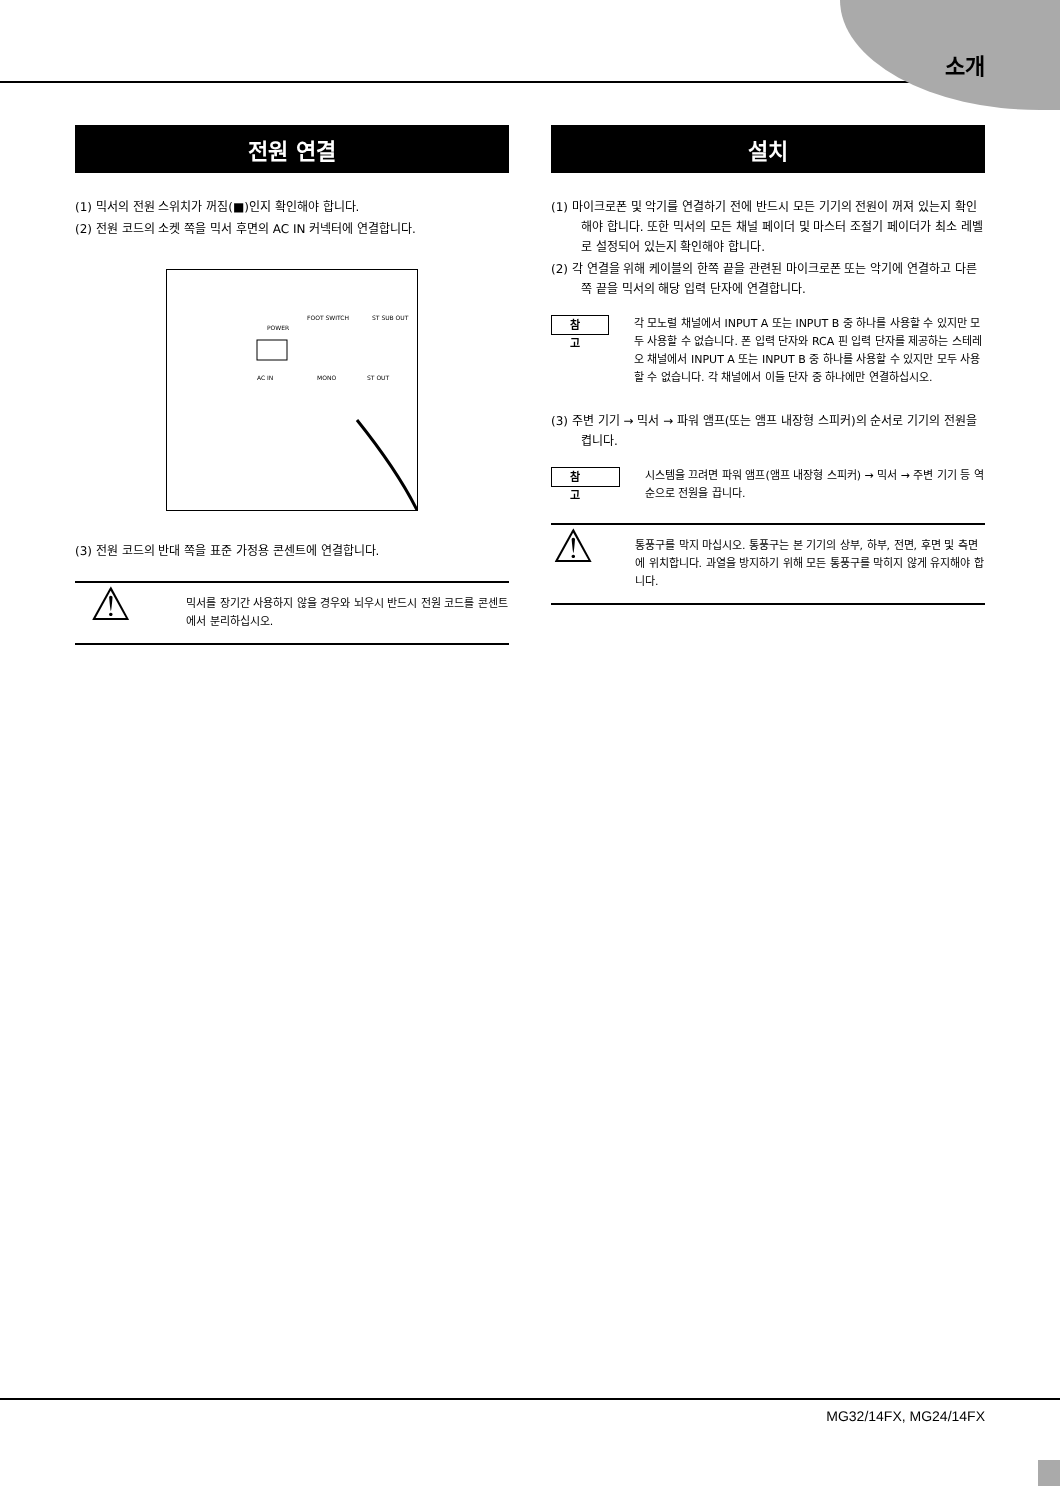소개
전원 연결
(1) 믹서의 전원 스위치가 꺼짐(■)인지 확인해야 합니다.
(2) 전원 코드의 소켓 쪽을 믹서 후면의 AC IN 커넥터에 연결합니다.
POWER
FOOT SWITCH
ST SUB OUT
AC IN
MONO
ST OUT
(3) 전원 코드의 반대 쪽을 표준 가정용 콘센트에 연결합니다.
⚠
믹서를 장기간 사용하지 않을 경우와 뇌우시 반드시 전원 코드를 콘센트에서 분리하십시오.
설치
(1) 마이크로폰 및 악기를 연결하기 전에 반드시 모든 기기의 전원이 꺼져 있는지 확인해야 합니다. 또한 믹서의 모든 채널 페이더 및 마스터 조절기 페이더가 최소 레벨로 설정되어 있는지 확인해야 합니다.
(2) 각 연결을 위해 케이블의 한쪽 끝을 관련된 마이크로폰 또는 악기에 연결하고 다른 쪽 끝을 믹서의 해당 입력 단자에 연결합니다.
참고
각 모노럴 채널에서 INPUT A 또는 INPUT B 중 하나를 사용할 수 있지만 모두 사용할 수 없습니다. 폰 입력 단자와 RCA 핀 입력 단자를 제공하는 스테레오 채널에서 INPUT A 또는 INPUT B 중 하나를 사용할 수 있지만 모두 사용할 수 없습니다. 각 채널에서 이들 단자 중 하나에만 연결하십시오.
(3) 주변 기기 → 믹서 → 파워 앰프(또는 앰프 내장형 스피커)의 순서로 기기의 전원을 켭니다.
참고
시스템을 끄려면 파워 앰프(앰프 내장형 스피커) → 믹서 → 주변 기기 등 역순으로 전원을 끕니다.
⚠
통풍구를 막지 마십시오. 통풍구는 본 기기의 상부, 하부, 전면, 후면 및 측면에 위치합니다. 과열을 방지하기 위해 모든 통풍구를 막히지 않게 유지해야 합니다.
MG32/14FX, MG24/14FX